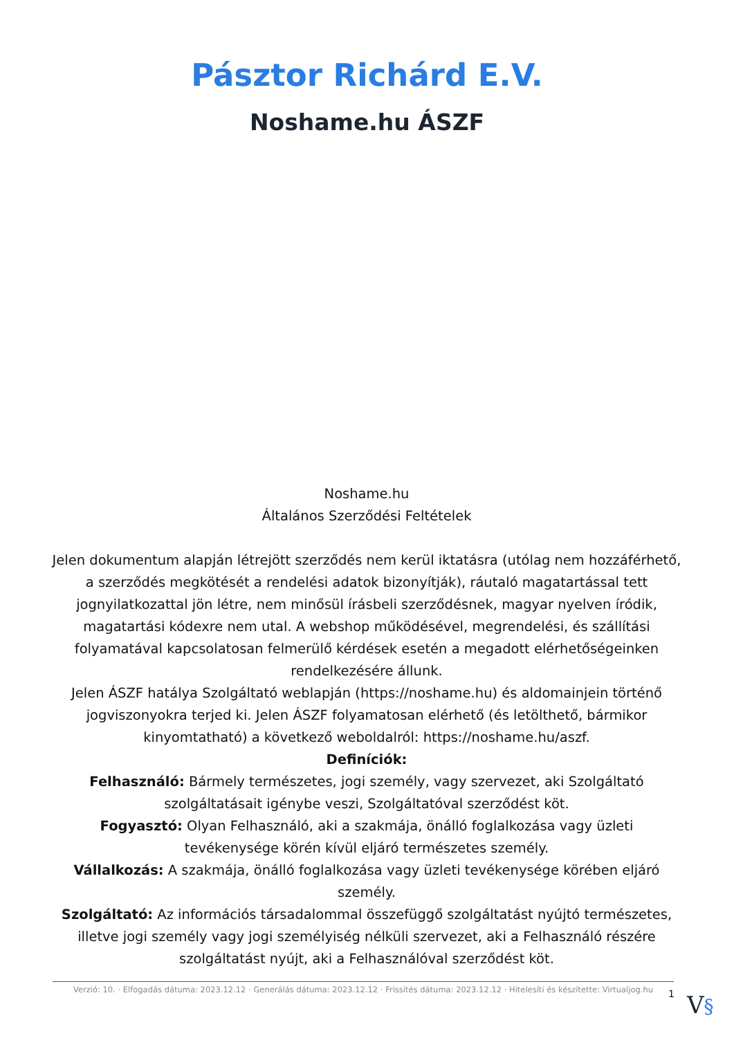Pásztor Richárd E.V.
Noshame.hu ÁSZF
Noshame.hu
Általános Szerződési Feltételek
Jelen dokumentum alapján létrejött szerződés nem kerül iktatásra (utólag nem hozzáférhető, a szerződés megkötését a rendelési adatok bizonyítják), ráutaló magatartással tett jognyilatkozattal jön létre, nem minősül írásbeli szerződésnek, magyar nyelven íródik, magatartási kódexre nem utal. A webshop működésével, megrendelési, és szállítási folyamatával kapcsolatosan felmerülő kérdések esetén a megadott elérhetőségeinken rendelkezésére állunk.
Jelen ÁSZF hatálya Szolgáltató weblapján (https://noshame.hu) és aldomainjein történő jogviszonyokra terjed ki. Jelen ÁSZF folyamatosan elérhető (és letölthető, bármikor kinyomtatható) a következő weboldalról: https://noshame.hu/aszf.
Definíciók:
Felhasználó: Bármely természetes, jogi személy, vagy szervezet, aki Szolgáltató szolgáltatásait igénybe veszi, Szolgáltatóval szerződést köt.
Fogyasztó: Olyan Felhasználó, aki a szakmája, önálló foglalkozása vagy üzleti tevékenysége körén kívül eljáró természetes személy.
Vállalkozás: A szakmája, önálló foglalkozása vagy üzleti tevékenysége körében eljáró személy.
Szolgáltató: Az információs társadalommal összefüggő szolgáltatást nyújtó természetes, illetve jogi személy vagy jogi személyiség nélküli szervezet, aki a Felhasználó részére szolgáltatást nyújt, aki a Felhasználóval szerződést köt.
Verzió: 10. · Elfogadás dátuma: 2023.12.12 · Generálás dátuma: 2023.12.12 · Frissítés dátuma: 2023.12.12 · Hitelesíti és készítette: Virtualjog.hu
1 V§